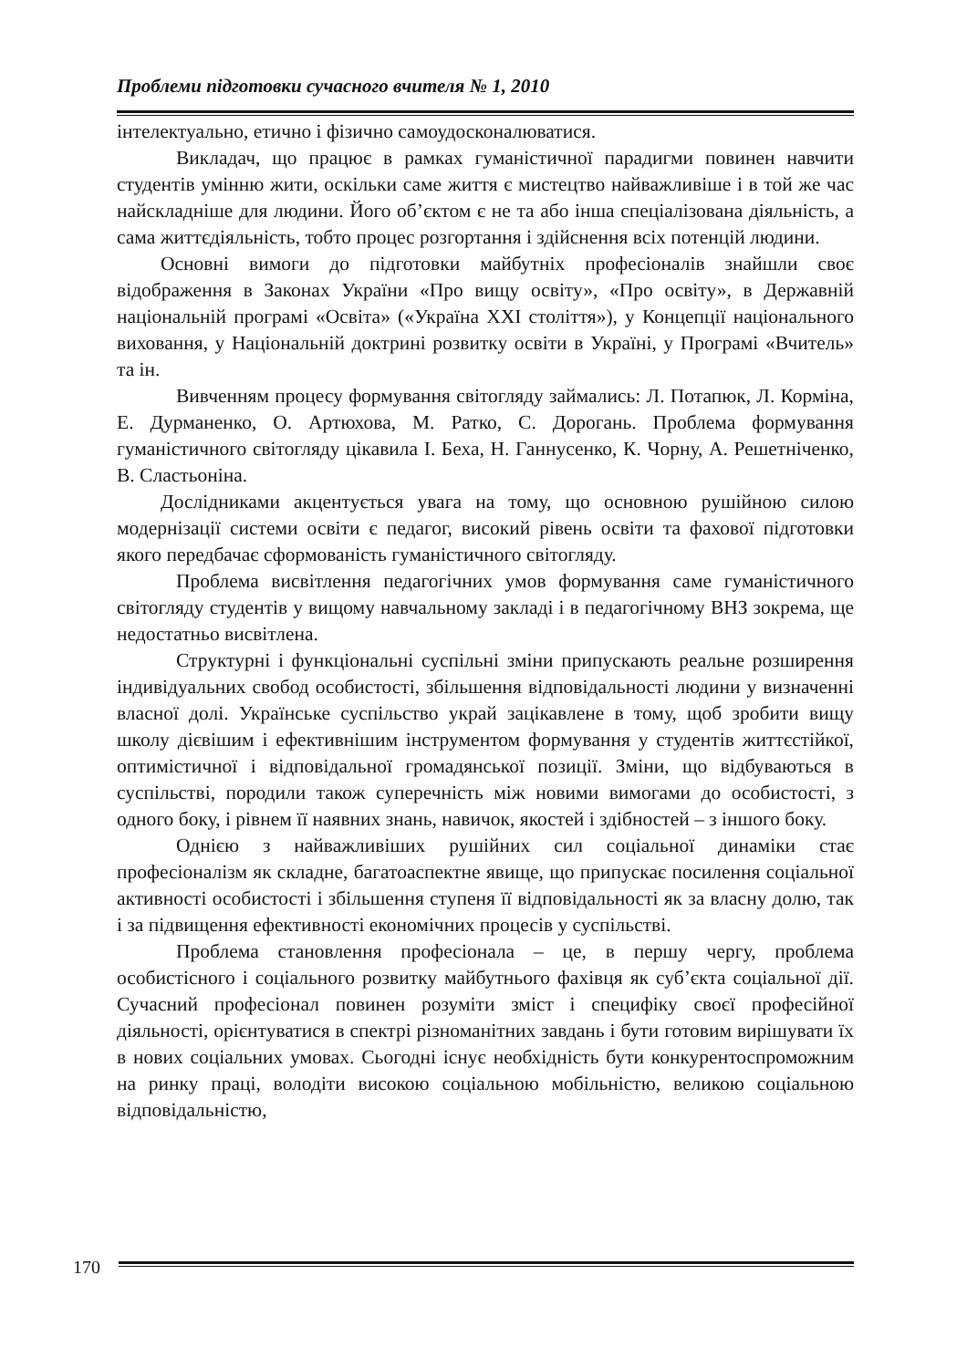Проблеми підготовки сучасного вчителя № 1, 2010
інтелектуально, етично і фізично самоудосконалюватися.
Викладач, що працює в рамках гуманістичної парадигми повинен навчити студентів умінню жити, оскільки саме життя є мистецтво найважливіше і в той же час найскладніше для людини. Його об’єктом є не та або інша спеціалізована діяльність, а сама життєдіяльність, тобто процес розгортання і здійснення всіх потенцій людини.
Основні вимоги до підготовки майбутніх професіоналів знайшли своє відображення в Законах України «Про вищу освіту», «Про освіту», в Державній національній програмі «Освіта» («Україна XXI століття»), у Концепції національного виховання, у Національній доктрині розвитку освіти в Україні, у Програмі «Вчитель» та ін.
Вивченням процесу формування світогляду займались: Л. Потапюк, Л. Корміна, Е. Дурманенко, О. Артюхова, М. Ратко, С. Дорогань. Проблема формування гуманістичного світогляду цікавила І. Беха, Н. Ганнусенко, К. Чорну, А. Решетніченко, В. Сластьоніна.
Дослідниками акцентується увага на тому, що основною рушійною силою модернізації системи освіти є педагог, високий рівень освіти та фахової підготовки якого передбачає сформованість гуманістичного світогляду.
Проблема висвітлення педагогічних умов формування саме гуманістичного світогляду студентів у вищому навчальному закладі і в педагогічному ВНЗ зокрема, ще недостатньо висвітлена.
Структурні і функціональні суспільні зміни припускають реальне розширення індивідуальних свобод особистості, збільшення відповідальності людини у визначенні власної долі. Українське суспільство украй зацікавлене в тому, щоб зробити вищу школу дієвішим і ефективнішим інструментом формування у студентів життєстійкої, оптимістичної і відповідальної громадянської позиції. Зміни, що відбуваються в суспільстві, породили також суперечність між новими вимогами до особистості, з одного боку, і рівнем її наявних знань, навичок, якостей і здібностей – з іншого боку.
Однією з найважливіших рушійних сил соціальної динаміки стає професіоналізм як складне, багатоаспектне явище, що припускає посилення соціальної активності особистості і збільшення ступеня її відповідальності як за власну долю, так і за підвищення ефективності економічних процесів у суспільстві.
Проблема становлення професіонала – це, в першу чергу, проблема особистісного і соціального розвитку майбутнього фахівця як суб’єкта соціальної дії. Сучасний професіонал повинен розуміти зміст і специфіку своєї професійної діяльності, орієнтуватися в спектрі різноманітних завдань і бути готовим вирішувати їх в нових соціальних умовах. Сьогодні існує необхідність бути конкурентоспроможним на ринку праці, володіти високою соціальною мобільністю, великою соціальною відповідальністю,
170